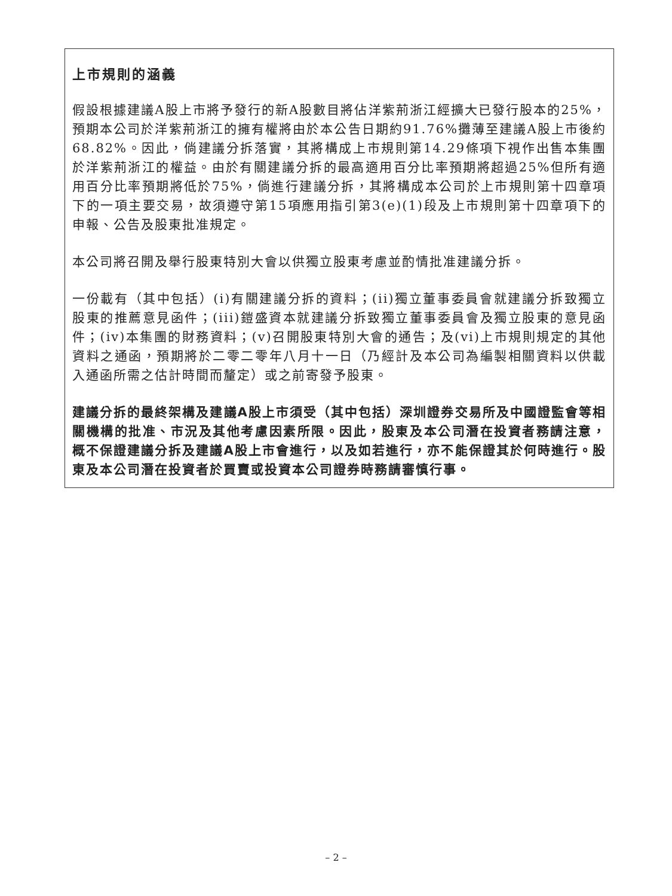上市規則的涵義
假設根據建議A股上市將予發行的新A股數目將佔洋紫荊浙江經擴大已發行股本的25%，預期本公司於洋紫荊浙江的擁有權將由於本公告日期約91.76%攤薄至建議A股上市後約68.82%。因此，倘建議分拆落實，其將構成上市規則第14.29條項下視作出售本集團於洋紫荊浙江的權益。由於有關建議分拆的最高適用百分比率預期將超過25%但所有適用百分比率預期將低於75%，倘進行建議分拆，其將構成本公司於上市規則第十四章項下的一項主要交易，故須遵守第15項應用指引第3(e)(1)段及上市規則第十四章項下的申報、公告及股東批准規定。
本公司將召開及舉行股東特別大會以供獨立股東考慮並酌情批准建議分拆。
一份載有（其中包括）(i)有關建議分拆的資料；(ii)獨立董事委員會就建議分拆致獨立股東的推薦意見函件；(iii)鎧盛資本就建議分拆致獨立董事委員會及獨立股東的意見函件；(iv)本集團的財務資料；(v)召開股東特別大會的通告；及(vi)上市規則規定的其他資料之通函，預期將於二零二零年八月十一日（乃經計及本公司為編製相關資料以供載入通函所需之估計時間而釐定）或之前寄發予股東。
建議分拆的最終架構及建議A股上市須受（其中包括）深圳證券交易所及中國證監會等相關機構的批准、市況及其他考慮因素所限。因此，股東及本公司潛在投資者務請注意，概不保證建議分拆及建議A股上市會進行，以及如若進行，亦不能保證其於何時進行。股東及本公司潛在投資者於買賣或投資本公司證券時務請審慎行事。
– 2 –